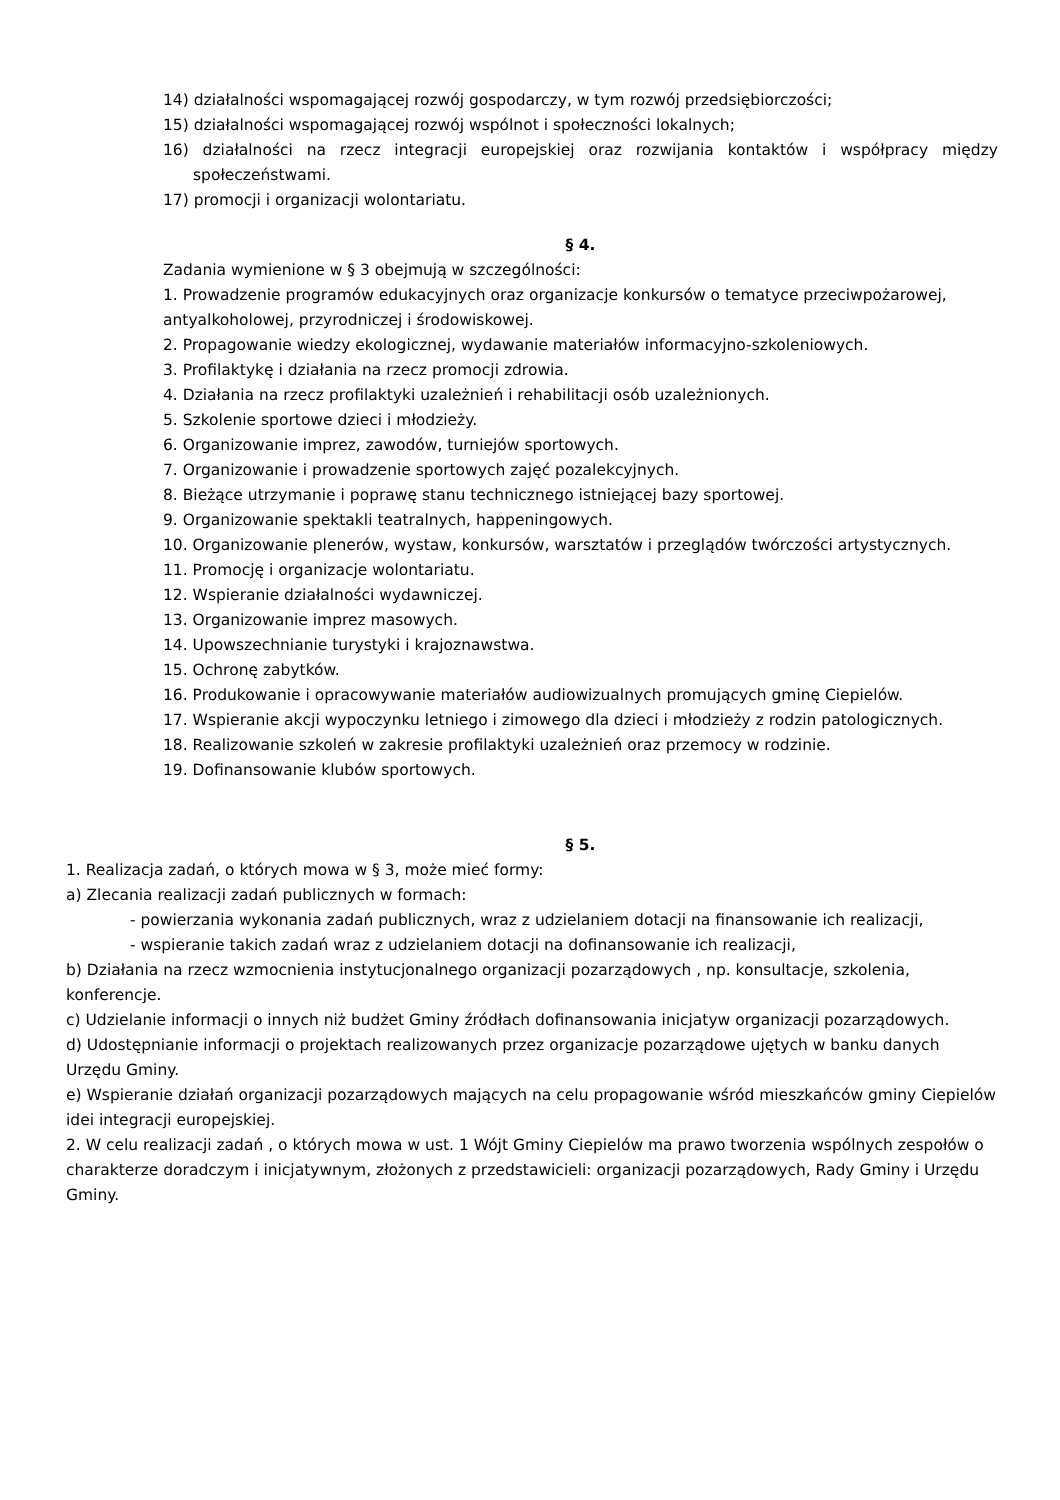14) działalności wspomagającej rozwój gospodarczy, w tym rozwój przedsiębiorczości;
15) działalności wspomagającej rozwój wspólnot i społeczności lokalnych;
16) działalności na rzecz integracji europejskiej oraz rozwijania kontaktów i współpracy między społeczeństwami.
17) promocji i organizacji wolontariatu.
§ 4.
Zadania wymienione w § 3 obejmują w szczególności:
1. Prowadzenie programów edukacyjnych oraz organizacje konkursów o tematyce przeciwpożarowej, antyalkoholowej, przyrodniczej i środowiskowej.
2. Propagowanie wiedzy ekologicznej, wydawanie materiałów informacyjno-szkoleniowych.
3. Profilaktykę i działania na rzecz promocji zdrowia.
4. Działania na rzecz profilaktyki uzależnień i rehabilitacji osób uzależnionych.
5. Szkolenie sportowe dzieci i młodzieży.
6. Organizowanie imprez, zawodów, turniejów sportowych.
7. Organizowanie i prowadzenie sportowych zajęć pozalekcyjnych.
8. Bieżące utrzymanie i poprawę stanu technicznego istniejącej bazy sportowej.
9. Organizowanie spektakli teatralnych, happeningowych.
10. Organizowanie plenerów, wystaw, konkursów, warsztatów i przeglądów twórczości artystycznych.
11. Promocję i organizacje wolontariatu.
12. Wspieranie działalności wydawniczej.
13. Organizowanie imprez masowych.
14. Upowszechnianie turystyki i krajoznawstwa.
15. Ochronę zabytków.
16. Produkowanie i opracowywanie materiałów audiowizualnych promujących gminę Ciepielów.
17. Wspieranie akcji wypoczynku letniego i zimowego dla dzieci i młodzieży z rodzin patologicznych.
18. Realizowanie szkoleń w zakresie profilaktyki uzależnień oraz przemocy w rodzinie.
19. Dofinansowanie klubów sportowych.
§ 5.
1. Realizacja zadań, o których mowa w § 3, może mieć formy:
a) Zlecania realizacji zadań publicznych w formach:
- powierzania wykonania zadań publicznych, wraz z udzielaniem dotacji na finansowanie ich realizacji,
- wspieranie takich zadań wraz z udzielaniem dotacji na dofinansowanie ich realizacji,
b) Działania na rzecz wzmocnienia instytucjonalnego organizacji pozarządowych , np. konsultacje, szkolenia, konferencje.
c) Udzielanie informacji o innych niż budżet Gminy źródłach dofinansowania inicjatyw organizacji pozarządowych.
d) Udostępnianie informacji o projektach realizowanych przez organizacje pozarządowe ujętych w banku danych Urzędu Gminy.
e) Wspieranie działań organizacji pozarządowych mających na celu propagowanie wśród mieszkańców gminy Ciepielów idei integracji europejskiej.
2. W celu realizacji zadań , o których mowa w ust. 1 Wójt Gminy Ciepielów ma prawo tworzenia wspólnych zespołów o charakterze doradczym i inicjatywnym, złożonych z przedstawicieli: organizacji pozarządowych, Rady Gminy i Urzędu Gminy.